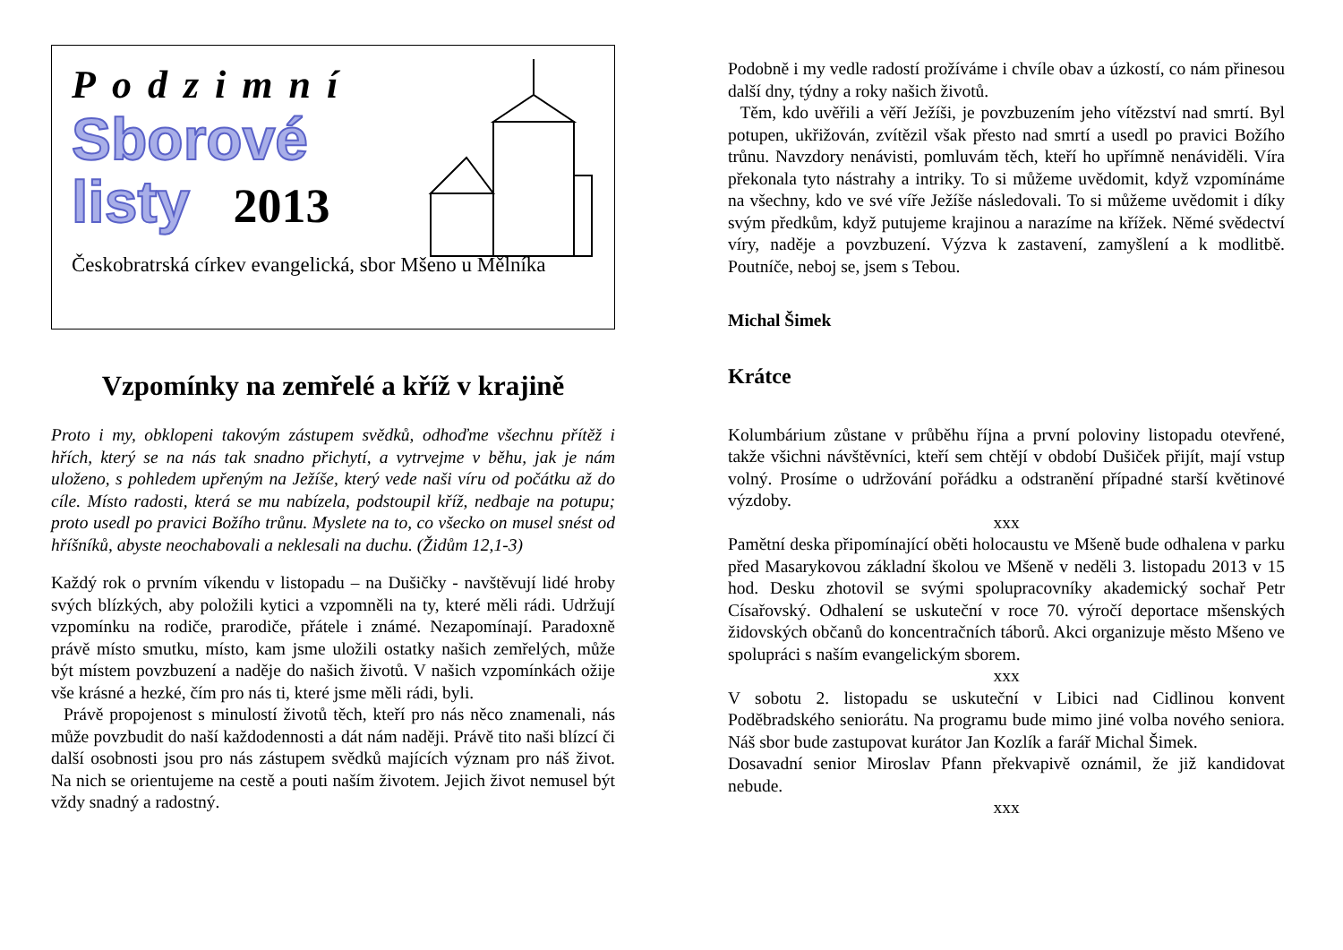Podzimní
Sborové
listy 2013
Českobratrská církev evangelická, sbor Mšeno u Mělníka
Vzpomínky na zemřelé a kříž v krajině
Proto i my, obklopeni takovým zástupem svědků, odhoďme všechnu přítěž i hřích, který se na nás tak snadno přichytí, a vytrvejme v běhu, jak je nám uloženo, s pohledem upřeným na Ježíše, který vede naši víru od počátku až do cíle. Místo radosti, která se mu nabízela, podstoupil kříž, nedbaje na potupu; proto usedl po pravici Božího trůnu. Myslete na to, co všecko on musel snést od hříšníků, abyste neochabovali a neklesali na duchu. (Židům 12,1-3)
Každý rok o prvním víkendu v listopadu – na Dušičky - navštěvují lidé hroby svých blízkých, aby položili kytici a vzpomněli na ty, které měli rádi. Udržují vzpomínku na rodiče, prarodiče, přátele i známé. Nezapomínají. Paradoxně právě místo smutku, místo, kam jsme uložili ostatky našich zemřelých, může být místem povzbuzení a naděje do našich životů. V našich vzpomínkách ožije vše krásné a hezké, čím pro nás ti, které jsme měli rádi, byli.
Právě propojenost s minulostí životů těch, kteří pro nás něco znamenali, nás může povzbudit do naší každodennosti a dát nám naději. Právě tito naši blízcí či další osobnosti jsou pro nás zástupem svědků majících význam pro náš život. Na nich se orientujeme na cestě a pouti naším životem. Jejich život nemusel být vždy snadný a radostný.
Podobně i my vedle radostí prožíváme i chvíle obav a úzkostí, co nám přinesou další dny, týdny a roky našich životů.
Těm, kdo uvěřili a věří Ježíši, je povzbuzením jeho vítězství nad smrtí. Byl potupen, ukřižován, zvítězil však přesto nad smrtí a usedl po pravici Božího trůnu. Navzdory nenávisti, pomluvám těch, kteří ho upřímně nenáviděli. Víra překonala tyto nástrahy a intriky. To si můžeme uvědomit, když vzpomínáme na všechny, kdo ve své víře Ježíše následovali. To si můžeme uvědomit i díky svým předkům, když putujeme krajinou a narazíme na křížek. Němé svědectví víry, naděje a povzbuzení. Výzva k zastavení, zamyšlení a k modlitbě. Poutníče, neboj se, jsem s Tebou.
Michal Šimek
Krátce
Kolumbárium zůstane v průběhu října a první poloviny listopadu otevřené, takže všichni návštěvníci, kteří sem chtějí v období Dušiček přijít, mají vstup volný. Prosíme o udržování pořádku a odstranění případné starší květinové výzdoby.
xxx
Pamětní deska připomínající oběti holocaustu ve Mšeně bude odhalena v parku před Masarykovou základní školou ve Mšeně v neděli 3. listopadu 2013 v 15 hod. Desku zhotovil se svými spolupracovníky akademický sochař Petr Císařovský. Odhalení se uskuteční v roce 70. výročí deportace mšenských židovských občanů do koncentračních táborů. Akci organizuje město Mšeno ve spolupráci s naším evangelickým sborem.
xxx
V sobotu 2. listopadu se uskuteční v Libici nad Cidlinou konvent Poděbradského seniorátu. Na programu bude mimo jiné volba nového seniora. Náš sbor bude zastupovat kurátor Jan Kozlík a farář Michal Šimek.
Dosavadní senior Miroslav Pfann překvapivě oznámil, že již kandidovat nebude.
xxx